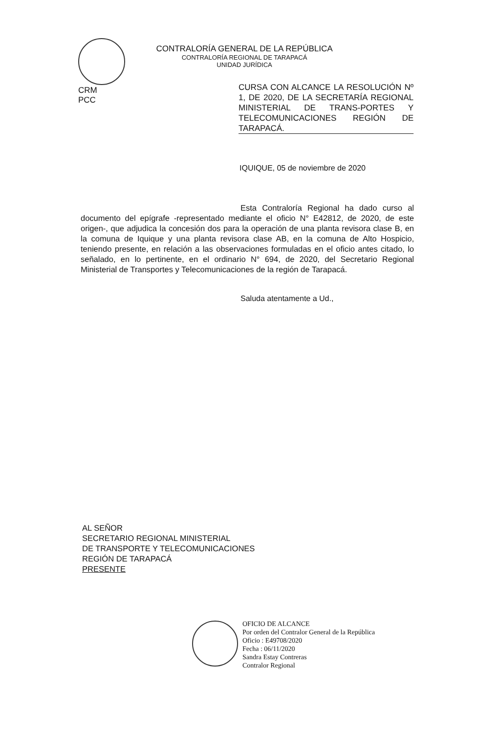CONTRALORÍA GENERAL DE LA REPÚBLICA
CONTRALORÍA REGIONAL DE TARAPACÁ
UNIDAD JURÍDICA
CRM
PCC
CURSA CON ALCANCE LA RESOLUCIÓN Nº 1, DE 2020, DE LA SECRETARÍA REGIONAL MINISTERIAL DE TRANS-PORTES Y TELECOMUNICACIONES REGIÓN DE TARAPACÁ.
IQUIQUE, 05 de noviembre de 2020
Esta Contraloría Regional ha dado curso al documento del epígrafe -representado mediante el oficio N° E42812, de 2020, de este origen-, que adjudica la concesión dos para la operación de una planta revisora clase B, en la comuna de Iquique y una planta revisora clase AB, en la comuna de Alto Hospicio, teniendo presente, en relación a las observaciones formuladas en el oficio antes citado, lo señalado, en lo pertinente, en el ordinario N° 694, de 2020, del Secretario Regional Ministerial de Transportes y Telecomunicaciones de la región de Tarapacá.
Saluda atentamente a Ud.,
AL SEÑOR
SECRETARIO REGIONAL MINISTERIAL
DE TRANSPORTE Y TELECOMUNICACIONES
REGIÓN DE TARAPACÁ
PRESENTE
OFICIO DE ALCANCE
Por orden del Contralor General de la República
Oficio : E49708/2020
Fecha : 06/11/2020
Sandra Estay Contreras
Contralor Regional